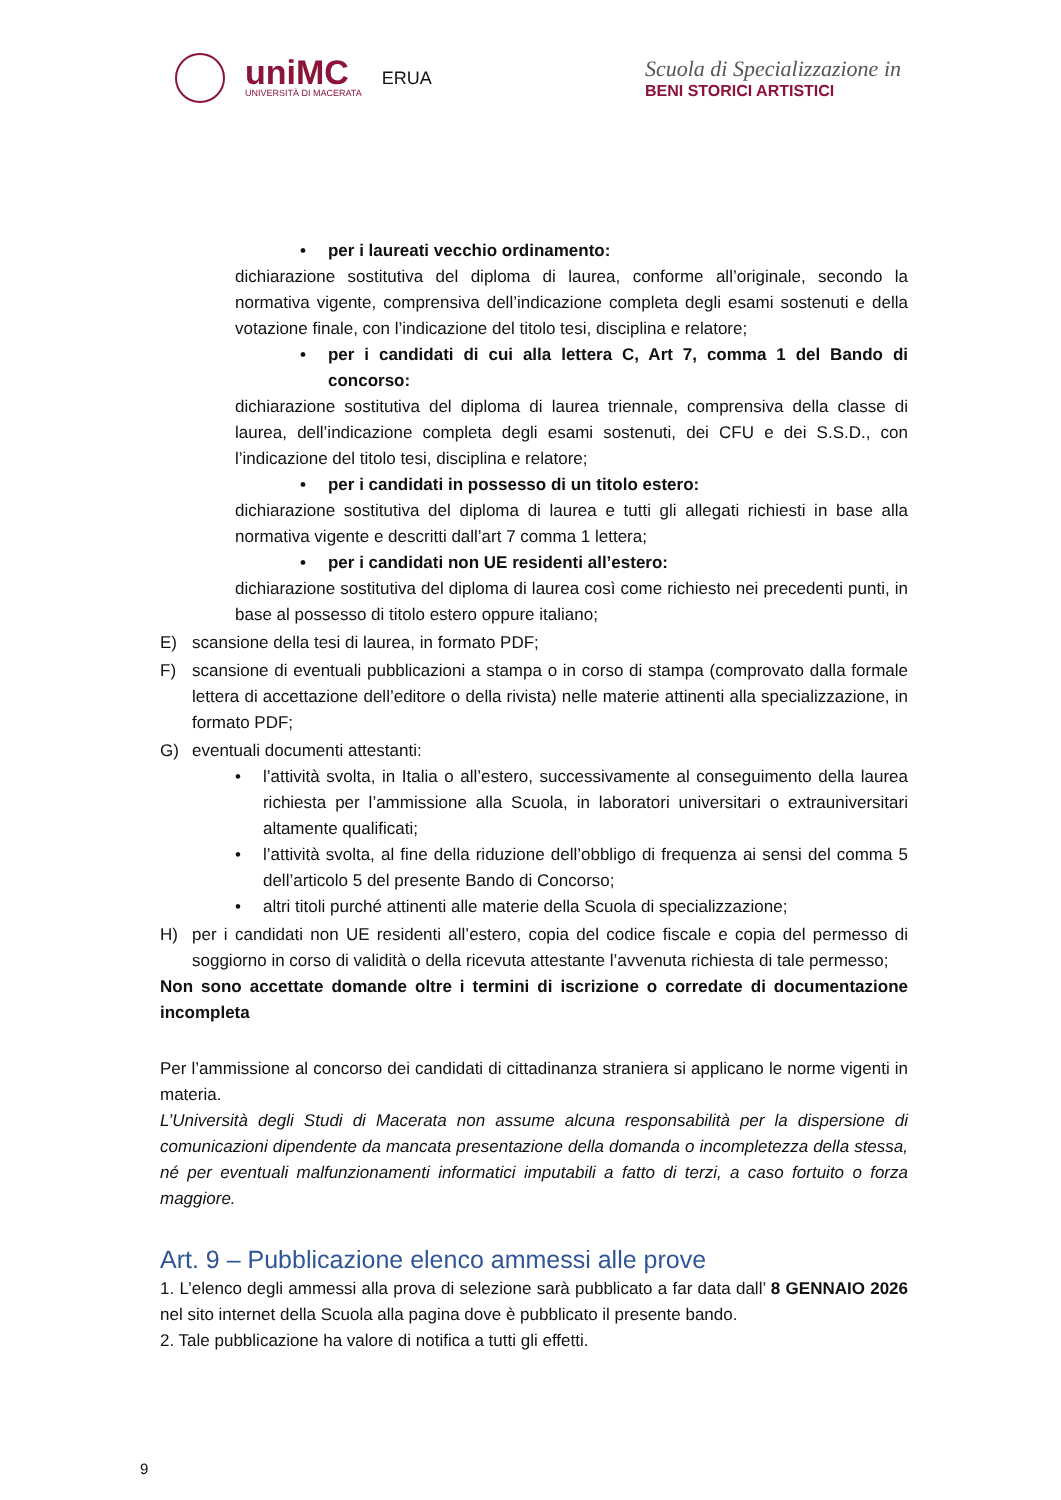uniMC
UNIVERSITÀ DI MACERATA
ERUA
Scuola di Specializzazione in
BENI STORICI ARTISTICI
• per i laureati vecchio ordinamento:
dichiarazione sostitutiva del diploma di laurea, conforme all’originale, secondo la normativa vigente, comprensiva dell’indicazione completa degli esami sostenuti e della votazione finale, con l’indicazione del titolo tesi, disciplina e relatore;
• per i candidati di cui alla lettera C, Art 7, comma 1 del Bando di concorso:
dichiarazione sostitutiva del diploma di laurea triennale, comprensiva della classe di laurea, dell’indicazione completa degli esami sostenuti, dei CFU e dei S.S.D., con l’indicazione del titolo tesi, disciplina e relatore;
• per i candidati in possesso di un titolo estero:
dichiarazione sostitutiva del diploma di laurea e tutti gli allegati richiesti in base alla normativa vigente e descritti dall’art 7 comma 1 lettera;
• per i candidati non UE residenti all’estero:
dichiarazione sostitutiva del diploma di laurea così come richiesto nei precedenti punti, in base al possesso di titolo estero oppure italiano;
E) scansione della tesi di laurea, in formato PDF;
F) scansione di eventuali pubblicazioni a stampa o in corso di stampa (comprovato dalla formale lettera di accettazione dell’editore o della rivista) nelle materie attinenti alla specializzazione, in formato PDF;
G) eventuali documenti attestanti:
• l’attività svolta, in Italia o all’estero, successivamente al conseguimento della laurea richiesta per l’ammissione alla Scuola, in laboratori universitari o extrauniversitari altamente qualificati;
• l’attività svolta, al fine della riduzione dell’obbligo di frequenza ai sensi del comma 5 dell’articolo 5 del presente Bando di Concorso;
• altri titoli purché attinenti alle materie della Scuola di specializzazione;
H) per i candidati non UE residenti all’estero, copia del codice fiscale e copia del permesso di soggiorno in corso di validità o della ricevuta attestante l’avvenuta richiesta di tale permesso;
Non sono accettate domande oltre i termini di iscrizione o corredate di documentazione incompleta
Per l’ammissione al concorso dei candidati di cittadinanza straniera si applicano le norme vigenti in materia.
L’Università degli Studi di Macerata non assume alcuna responsabilità per la dispersione di comunicazioni dipendente da mancata presentazione della domanda o incompletezza della stessa, né per eventuali malfunzionamenti informatici imputabili a fatto di terzi, a caso fortuito o forza maggiore.
Art. 9 – Pubblicazione elenco ammessi alle prove
1. L’elenco degli ammessi alla prova di selezione sarà pubblicato a far data dall’ 8 GENNAIO 2026 nel sito internet della Scuola alla pagina dove è pubblicato il presente bando.
2. Tale pubblicazione ha valore di notifica a tutti gli effetti.
9